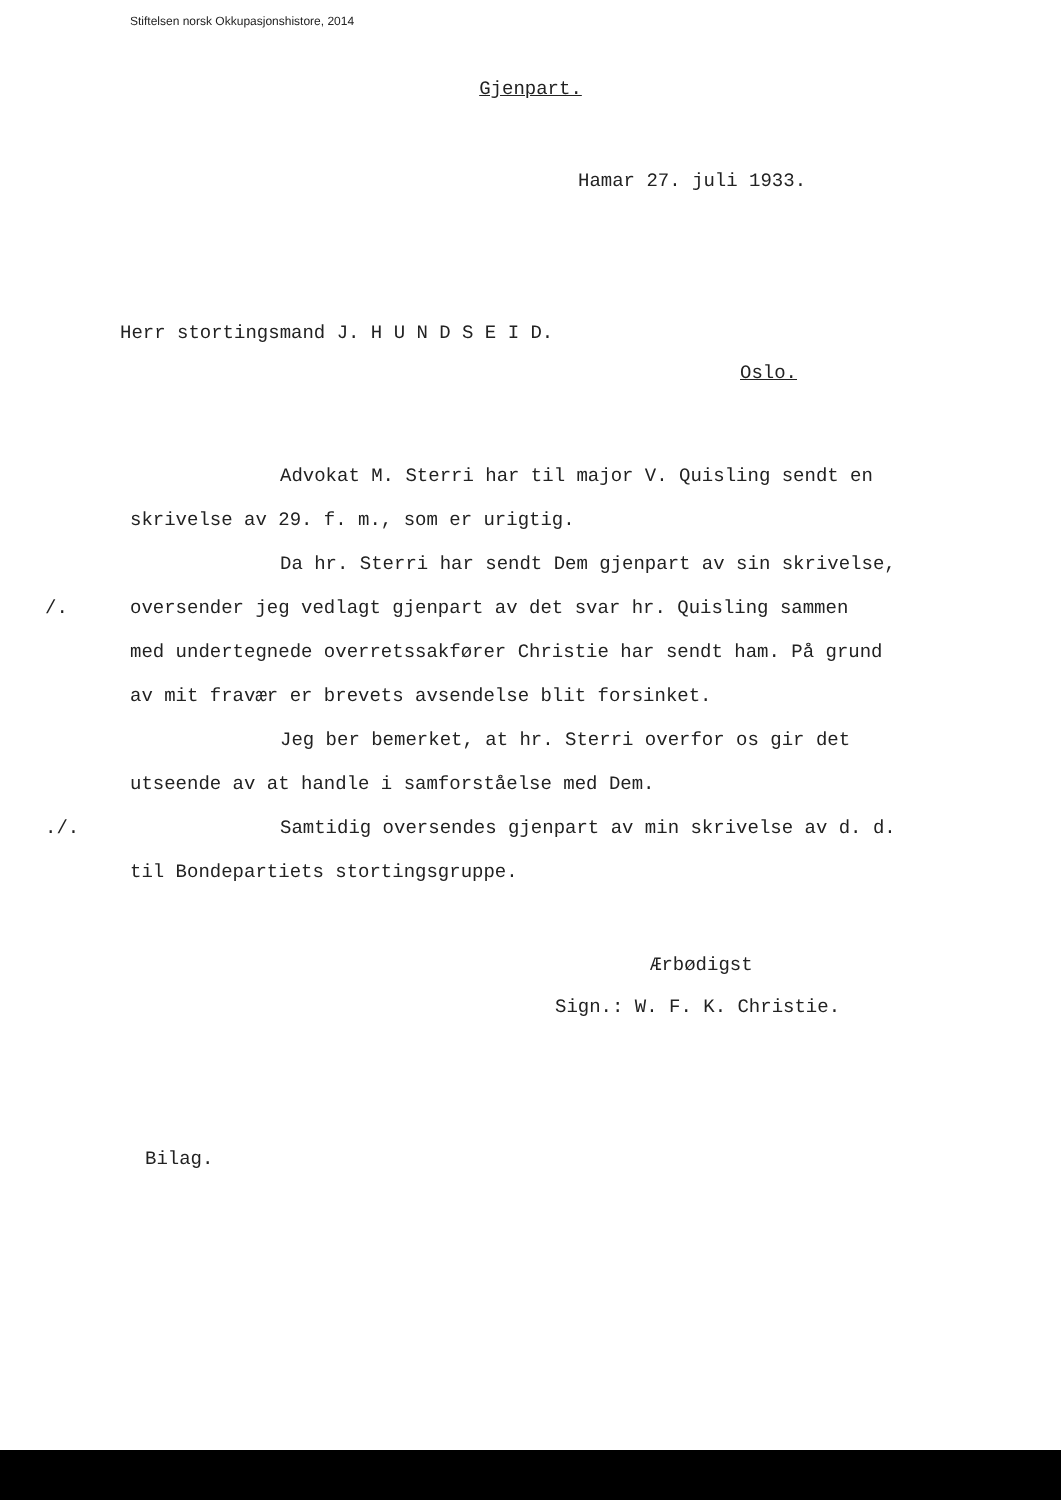Stiftelsen norsk Okkupasjonshistore, 2014
Gjenpart.
Hamar 27. juli 1933.
Herr stortingsmand J. H U N D S E I D.
Oslo.
Advokat M. Sterri har til major V. Quisling sendt en
skrivelse av 29. f. m., som er urigtig.
Da hr. Sterri har sendt Dem gjenpart av sin skrivelse,
/. oversender jeg vedlagt gjenpart av det svar hr. Quisling sammen
med undertegnede overretssakfører Christie har sendt ham. På grund
av mit fravær er brevets avsendelse blit forsinket.
Jeg ber bemerket, at hr. Sterri overfor os gir det
utseende av at handle i samforståelse med Dem.
./. Samtidig oversendes gjenpart av min skrivelse av d. d.
til Bondepartiets stortingsgruppe.
Ærbødigst
Sign.: W. F. K. Christie.
Bilag.